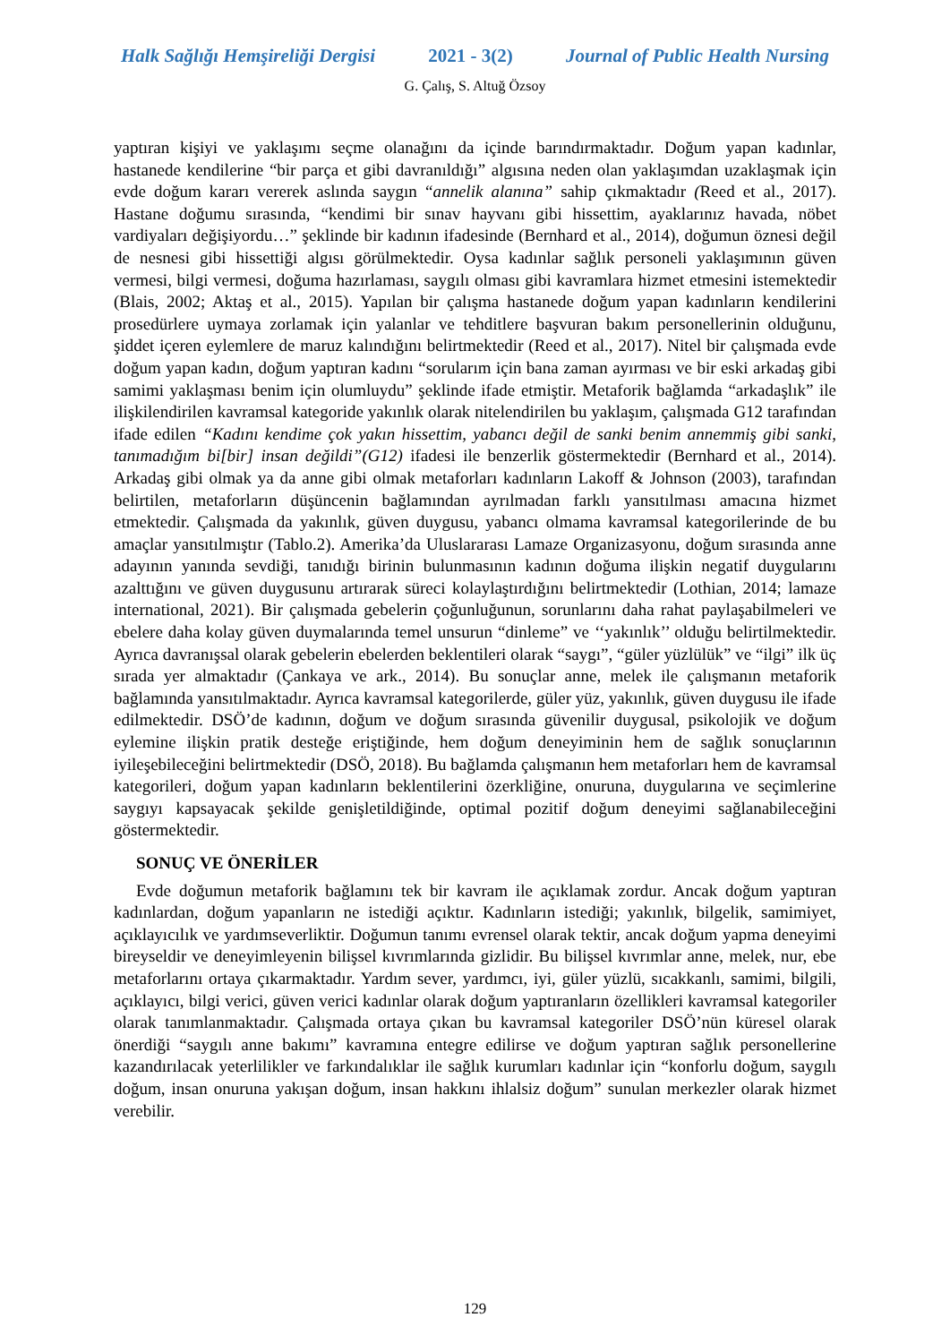Halk Sağlığı Hemşireliği Dergisi 2021 - 3(2) Journal of Public Health Nursing
G. Çalış, S. Altuğ Özsoy
yaptıran kişiyi ve yaklaşımı seçme olanağını da içinde barındırmaktadır. Doğum yapan kadınlar, hastanede kendilerine “bir parça et gibi davranıldığı” algısına neden olan yaklaşımdan uzaklaşmak için evde doğum kararı vererek aslında saygın “annelik alanına” sahip çıkmaktadır (Reed et al., 2017). Hastane doğumu sırasında, “kendimi bir sınav hayvanı gibi hissettim, ayaklarınız havada, nöbet vardiyaları değişiyordu…” şeklinde bir kadının ifadesinde (Bernhard et al., 2014), doğumun öznesi değil de nesnesi gibi hissettiği algısı görülmektedir. Oysa kadınlar sağlık personeli yaklaşımının güven vermesi, bilgi vermesi, doğuma hazırlaması, saygılı olması gibi kavramlara hizmet etmesini istemektedir (Blais, 2002; Aktaş et al., 2015). Yapılan bir çalışma hastanede doğum yapan kadınların kendilerini prosedürlere uymaya zorlamak için yalanlar ve tehditlere başvuran bakım personellerinin olduğunu, şiddet içeren eylemlere de maruz kalındığını belirtmektedir (Reed et al., 2017). Nitel bir çalışmada evde doğum yapan kadın, doğum yaptıran kadını “sorularım için bana zaman ayırması ve bir eski arkadaş gibi samimi yaklaşması benim için olumluydu” şeklinde ifade etmiştir. Metaforik bağlamda “arkadaşlık” ile ilişkilendirilen kavramsal kategoride yakınlık olarak nitelendirilen bu yaklaşım, çalışmada G12 tarafından ifade edilen “Kadını kendime çok yakın hissettim, yabancı değil de sanki benim annemmiş gibi sanki, tanımadığım bi[bir] insan değildi”(G12) ifadesi ile benzerlik göstermektedir (Bernhard et al., 2014). Arkadaş gibi olmak ya da anne gibi olmak metaforları kadınların Lakoff & Johnson (2003), tarafından belirtilen, metaforların düşüncenin bağlamından ayrılmadan farklı yansıtılması amacına hizmet etmektedir. Çalışmada da yakınlık, güven duygusu, yabancı olmama kavramsal kategorilerinde de bu amaçlar yansıtılmıştır (Tablo.2). Amerika’da Uluslararası Lamaze Organizasyonu, doğum sırasında anne adayının yanında sevdiği, tanıdığı birinin bulunmasının kadının doğuma ilişkin negatif duygularını azalttığını ve güven duygusunu artırarak süreci kolaylaştırdığını belirtmektedir (Lothian, 2014; lamaze international, 2021). Bir çalışmada gebelerin çoğunluğunun, sorunlarını daha rahat paylaşabilmeleri ve ebelere daha kolay güven duymalarında temel unsurun “dinleme” ve ‘‘yakınlık’’ olduğu belirtilmektedir. Ayrıca davranışsal olarak gebelerin ebelerden beklentileri olarak “saygı”, “güler yüzlülük” ve “ilgi” ilk üç sırada yer almaktadır (Çankaya ve ark., 2014). Bu sonuçlar anne, melek ile çalışmanın metaforik bağlamında yansıtılmaktadır. Ayrıca kavramsal kategorilerde, güler yüz, yakınlık, güven duygusu ile ifade edilmektedir. DSÖ’de kadının, doğum ve doğum sırasında güvenilir duygusal, psikolojik ve doğum eylemine ilişkin pratik desteğe eriştiğinde, hem doğum deneyiminin hem de sağlık sonuçlarının iyileşebileceğini belirtmektedir (DSÖ, 2018). Bu bağlamda çalışmanın hem metaforları hem de kavramsal kategorileri, doğum yapan kadınların beklentilerini özerkliğine, onuruna, duygularına ve seçimlerine saygıyı kapsayacak şekilde genişletildiğinde, optimal pozitif doğum deneyimi sağlanabileceğini göstermektedir.
SONUÇ VE ÖNERİLER
Evde doğumun metaforik bağlamını tek bir kavram ile açıklamak zordur. Ancak doğum yaptıran kadınlardan, doğum yapanların ne istediği açıktır. Kadınların istediği; yakınlık, bilgelik, samimiyet, açıklayıcılık ve yardımseverliktir. Doğumun tanımı evrensel olarak tektir, ancak doğum yapma deneyimi bireyseldir ve deneyimleyenin bilişsel kıvrımlarında gizlidir. Bu bilişsel kıvrımlar anne, melek, nur, ebe metaforlarını ortaya çıkarmaktadır. Yardım sever, yardımcı, iyi, güler yüzlü, sıcakkanlı, samimi, bilgili, açıklayıcı, bilgi verici, güven verici kadınlar olarak doğum yaptıranların özellikleri kavramsal kategoriler olarak tanımlanmaktadır. Çalışmada ortaya çıkan bu kavramsal kategoriler DSÖ’nün küresel olarak önerdiği “saygılı anne bakımı” kavramına entegre edilirse ve doğum yaptıran sağlık personellerine kazandırılacak yeterlilikler ve farkındalıklar ile sağlık kurumları kadınlar için “konforlu doğum, saygılı doğum, insan onuruna yakışan doğum, insan hakkını ihlalsiz doğum” sunulan merkezler olarak hizmet verebilir.
129